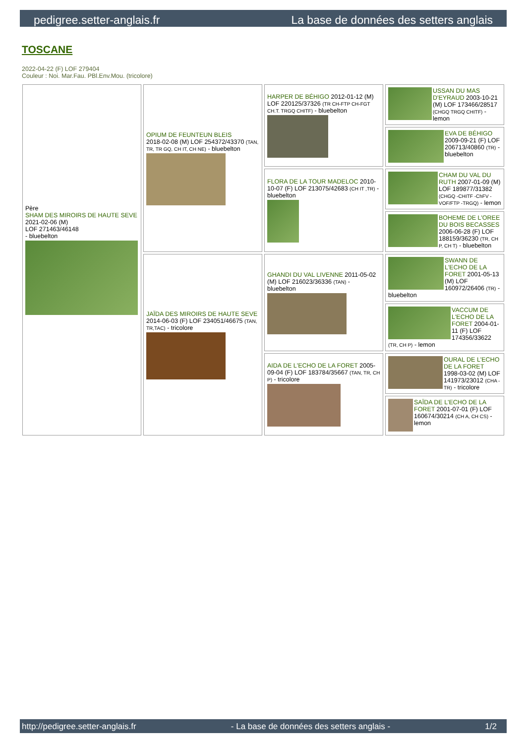pedigree.setter-anglais.fr La base de données des setters anglais
TOSCANE
2022-04-22 (F) LOF 279404
Couleur : Noi. Mar.Fau. PBl.Env.Mou. (tricolore)
| Père SHAM DES MIROIRS DE HAUTE SEVE 2021-02-06 (M) LOF 271463/46148 - bluebelton | OPIUM DE FEUNTEUN BLEIS 2018-02-08 (M) LOF 254372/43370 (TAN, TR, TR GQ, CH IT, CH NE) - bluebelton | HARPER DE BÉHIGO 2012-01-12 (M) LOF 220125/37326 (TR CH-FTP CH-FGT CH.T. TRGQ CHITF) - bluebelton | USSAN DU MAS D'EYRAUD 2003-10-21 (M) LOF 173466/28517 (CHGQ TRGQ CHITF) - lemon |
| | | | EVA DE BÉHIGO 2009-09-21 (F) LOF 206713/40860 (TR) - bluebelton |
| | | FLORA DE LA TOUR MADELOC 2010-10-07 (F) LOF 213075/42683 (CH IT ,TR) - bluebelton | CHAM DU VAL DU RUTH 2007-01-09 (M) LOF 189877/31382 (CHGQ -CHITF -ChFV -VOF/FTP -TRGQ) - lemon |
| | | | BOHEME DE L'OREE DU BOIS BECASSES 2006-06-28 (F) LOF 188159/36230 (TR, CH P, CH T) - bluebelton |
| | JAÏDA DES MIROIRS DE HAUTE SEVE 2014-06-03 (F) LOF 234051/46675 (TAN, TR,TAC) - tricolore | GHANDI DU VAL LIVENNE 2011-05-02 (M) LOF 216023/36336 (TAN) - bluebelton | SWANN DE L'ECHO DE LA FORET 2001-05-13 (M) LOF 160972/26406 (TR) - bluebelton |
| | | | VACCUM DE L'ECHO DE LA FORET 2004-01-11 (F) LOF 174356/33622 (TR, CH P) - lemon |
| | | AIDA DE L'ECHO DE LA FORET 2005-09-04 (F) LOF 183784/35667 (TAN, TR, CH P) - tricolore | OURAL DE L'ECHO DE LA FORET 1998-03-02 (M) LOF 141973/23012 (CHA -TR) - tricolore |
| | | | SAÏDA DE L'ECHO DE LA FORET 2001-07-01 (F) LOF 160674/30214 (CH A, CH CS) - lemon |
http://pedigree.setter-anglais.fr - La base de données des setters anglais - 1/2